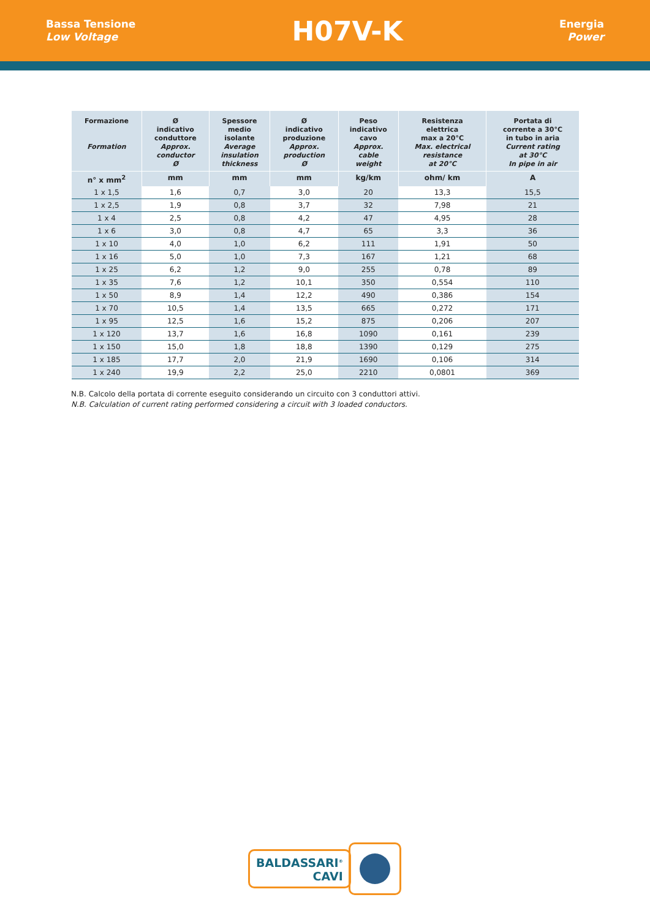Bassa Tensione
Low Voltage
H07V-K
Energia
Power
| Formazione Formation | Ø indicativo conduttore Approx. conductor Ø | Spessore medio isolante Average insulation thickness | Ø indicativo produzione Approx. production Ø | Peso indicativo cavo Approx. cable weight | Resistenza elettrica max a 20°C Max. electrical resistance at 20°C | Portata di corrente a 30°C in tubo in aria Current rating at 30°C In pipe in air |
| --- | --- | --- | --- | --- | --- | --- |
| n° x mm<sup>2</sup> | mm | mm | mm | kg/km | ohm/ km | A |
| 1 x 1,5 | 1,6 | 0,7 | 3,0 | 20 | 13,3 | 15,5 |
| 1 x 2,5 | 1,9 | 0,8 | 3,7 | 32 | 7,98 | 21 |
| 1 x 4 | 2,5 | 0,8 | 4,2 | 47 | 4,95 | 28 |
| 1 x 6 | 3,0 | 0,8 | 4,7 | 65 | 3,3 | 36 |
| 1 x 10 | 4,0 | 1,0 | 6,2 | 111 | 1,91 | 50 |
| 1 x 16 | 5,0 | 1,0 | 7,3 | 167 | 1,21 | 68 |
| 1 x 25 | 6,2 | 1,2 | 9,0 | 255 | 0,78 | 89 |
| 1 x 35 | 7,6 | 1,2 | 10,1 | 350 | 0,554 | 110 |
| 1 x 50 | 8,9 | 1,4 | 12,2 | 490 | 0,386 | 154 |
| 1 x 70 | 10,5 | 1,4 | 13,5 | 665 | 0,272 | 171 |
| 1 x 95 | 12,5 | 1,6 | 15,2 | 875 | 0,206 | 207 |
| 1 x 120 | 13,7 | 1,6 | 16,8 | 1090 | 0,161 | 239 |
| 1 x 150 | 15,0 | 1,8 | 18,8 | 1390 | 0,129 | 275 |
| 1 x 185 | 17,7 | 2,0 | 21,9 | 1690 | 0,106 | 314 |
| 1 x 240 | 19,9 | 2,2 | 25,0 | 2210 | 0,0801 | 369 |
N.B. Calcolo della portata di corrente eseguito considerando un circuito con 3 conduttori attivi.
N.B. Calculation of current rating performed considering a circuit with 3 loaded conductors.
BALDASSARI<sup>®</sup>
CAVI